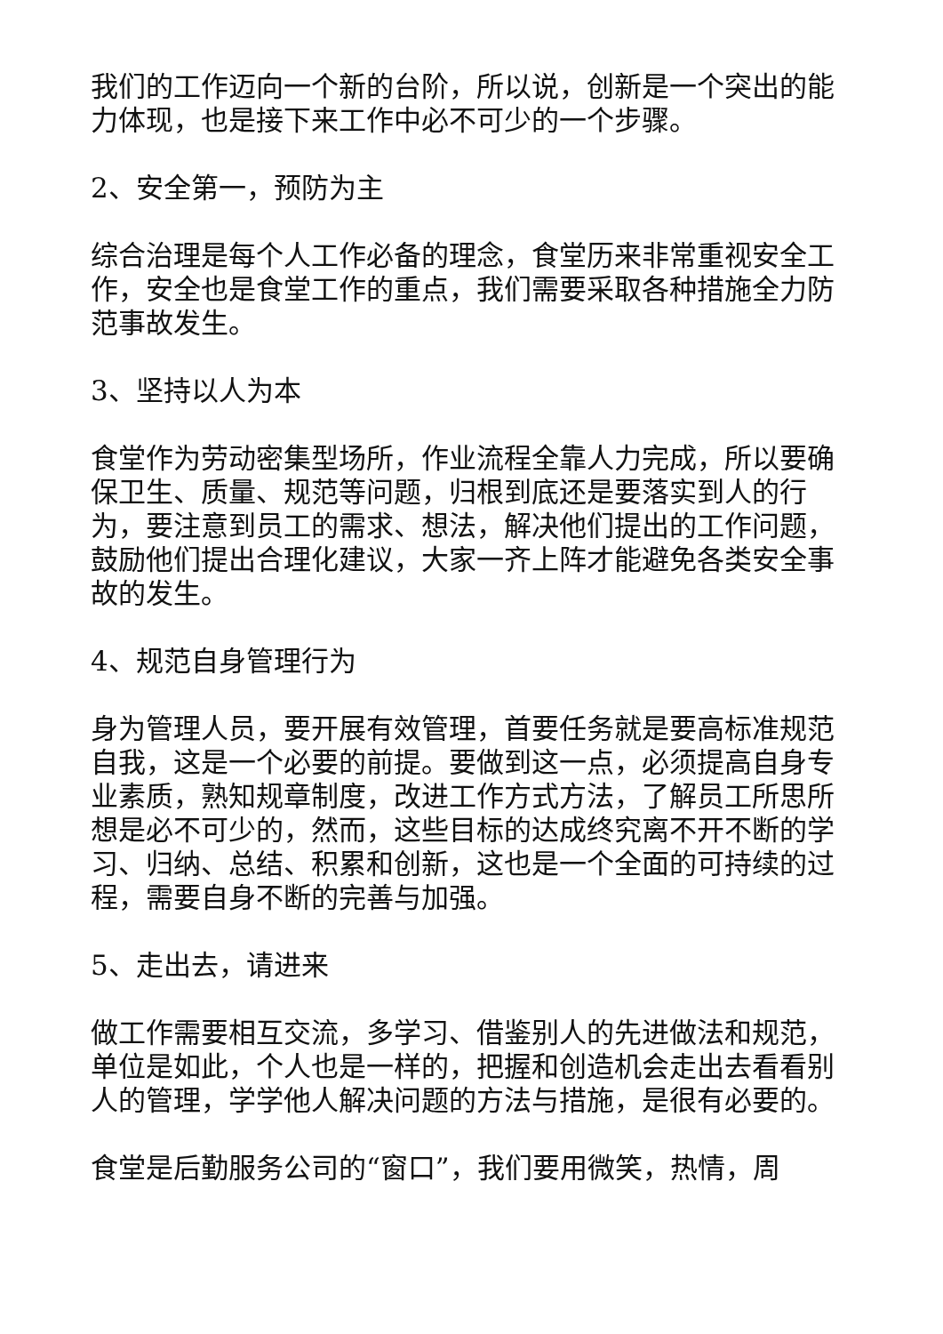我们的工作迈向一个新的台阶，所以说，创新是一个突出的能力体现，也是接下来工作中必不可少的一个步骤。
2、安全第一，预防为主
综合治理是每个人工作必备的理念，食堂历来非常重视安全工作，安全也是食堂工作的重点，我们需要采取各种措施全力防范事故发生。
3、坚持以人为本
食堂作为劳动密集型场所，作业流程全靠人力完成，所以要确保卫生、质量、规范等问题，归根到底还是要落实到人的行为，要注意到员工的需求、想法，解决他们提出的工作问题，鼓励他们提出合理化建议，大家一齐上阵才能避免各类安全事故的发生。
4、规范自身管理行为
身为管理人员，要开展有效管理，首要任务就是要高标准规范自我，这是一个必要的前提。要做到这一点，必须提高自身专业素质，熟知规章制度，改进工作方式方法，了解员工所思所想是必不可少的，然而，这些目标的达成终究离不开不断的学习、归纳、总结、积累和创新，这也是一个全面的可持续的过程，需要自身不断的完善与加强。
5、走出去，请进来
做工作需要相互交流，多学习、借鉴别人的先进做法和规范，单位是如此，个人也是一样的，把握和创造机会走出去看看别人的管理，学学他人解决问题的方法与措施，是很有必要的。
食堂是后勤服务公司的“窗口”，我们要用微笑，热情，周